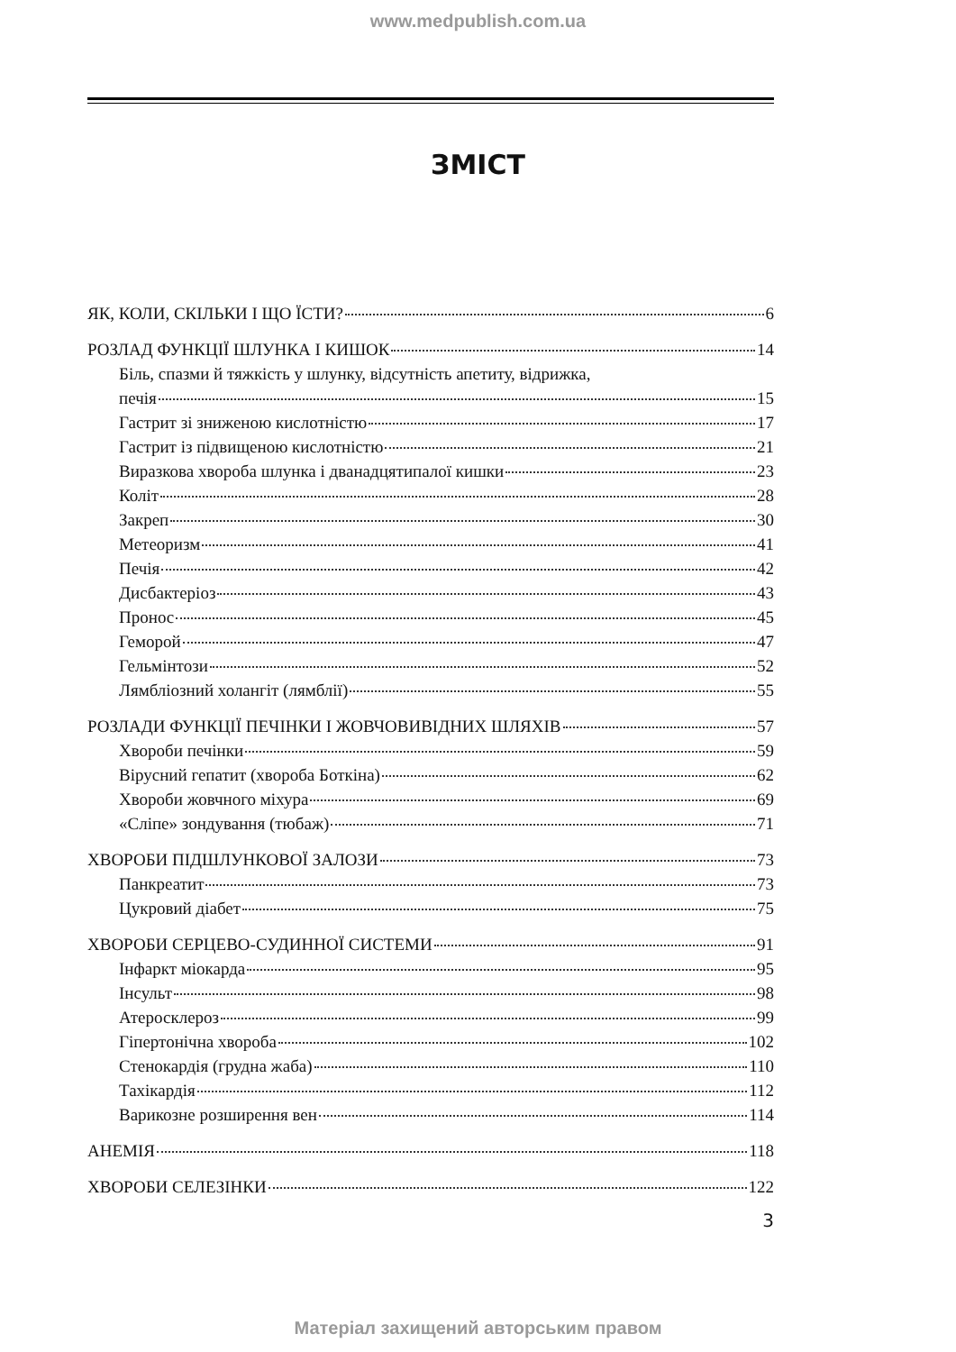www.medpublish.com.ua
ЗМІСТ
ЯК, КОЛИ, СКІЛЬКИ І ЩО ЇСТИ? 6
РОЗЛАД ФУНКЦІЇ ШЛУНКА І КИШОК 14
Біль, спазми й тяжкість у шлунку, відсутність апетиту, відрижка,
печія 15
Гастрит зі зниженою кислотністю 17
Гастрит із підвищеною кислотністю 21
Виразкова хвороба шлунка і дванадцятипалої кишки 23
Коліт 28
Закреп 30
Метеоризм 41
Печія 42
Дисбактеріоз 43
Пронос 45
Геморой 47
Гельмінтози 52
Лямбліозний холангіт (лямблії) 55
РОЗЛАДИ ФУНКЦІЇ ПЕЧІНКИ І ЖОВЧОВИВІДНИХ ШЛЯХІВ 57
Хвороби печінки 59
Вірусний гепатит (хвороба Боткіна) 62
Хвороби жовчного міхура 69
«Сліпе» зондування (тюбаж) 71
ХВОРОБИ ПІДШЛУНКОВОЇ ЗАЛОЗИ 73
Панкреатит 73
Цукровий діабет 75
ХВОРОБИ СЕРЦЕВО-СУДИННОЇ СИСТЕМИ 91
Інфаркт міокарда 95
Інсульт 98
Атеросклероз 99
Гіпертонічна хвороба 102
Стенокардія (грудна жаба) 110
Тахікардія 112
Варикозне розширення вен 114
АНЕМІЯ 118
ХВОРОБИ СЕЛЕЗІНКИ 122
3
Матеріал захищений авторським правом